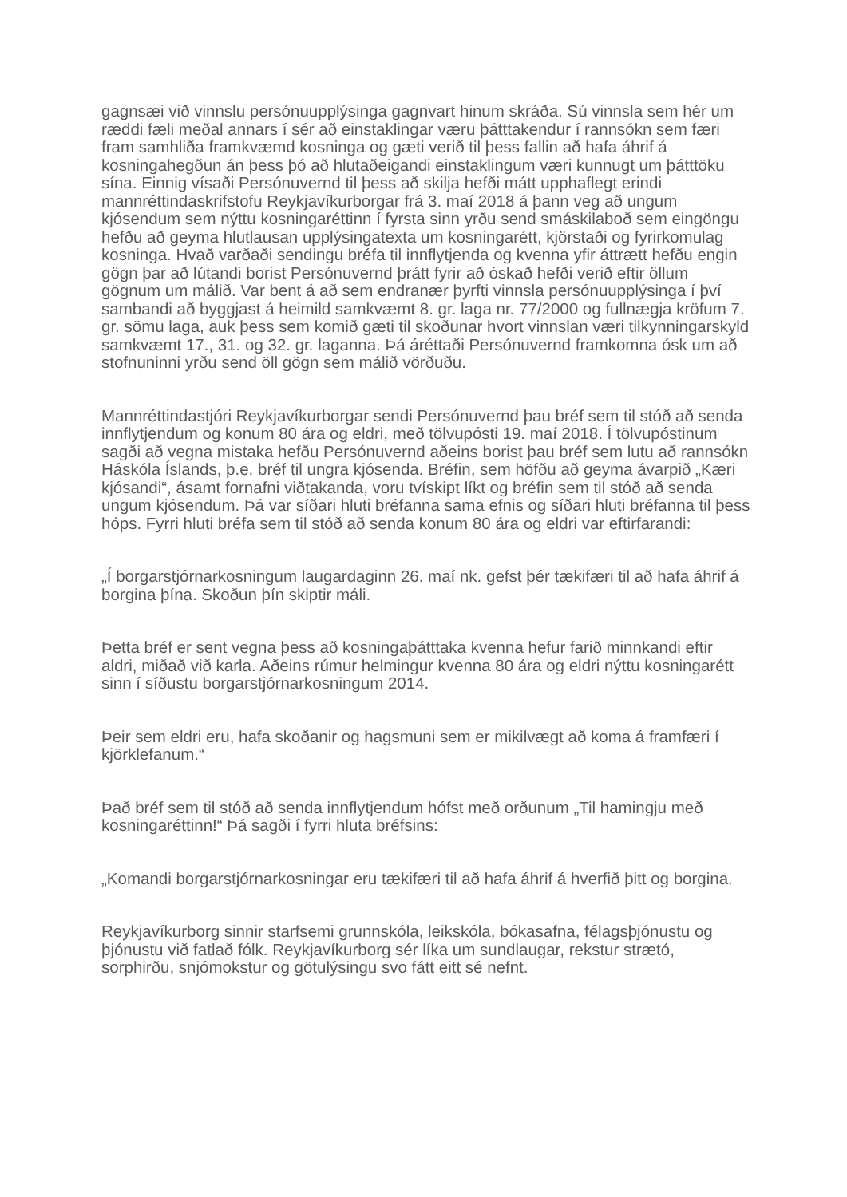gagnsæi við vinnslu persónuupplýsinga gagnvart hinum skráða. Sú vinnsla sem hér um ræddi fæli meðal annars í sér að einstaklingar væru þátttakendur í rannsókn sem færi fram samhliða framkvæmd kosninga og gæti verið til þess fallin að hafa áhrif á kosningahegðun án þess þó að hlutaðeigandi einstaklingum væri kunnugt um þátttöku sína. Einnig vísaði Persónuvernd til þess að skilja hefði mátt upphaflegt erindi mannréttindaskrifstofu Reykjavíkurborgar frá 3. maí 2018 á þann veg að ungum kjósendum sem nýttu kosningaréttinn í fyrsta sinn yrðu send smáskilaboð sem eingöngu hefðu að geyma hlutlausan upplýsingatexta um kosningarétt, kjörstaði og fyrirkomulag kosninga. Hvað varðaði sendingu bréfa til innflytjenda og kvenna yfir áttrætt hefðu engin gögn þar að lútandi borist Persónuvernd þrátt fyrir að óskað hefði verið eftir öllum gögnum um málið. Var bent á að sem endranær þyrfti vinnsla persónuupplýsinga í því sambandi að byggjast á heimild samkvæmt 8. gr. laga nr. 77/2000 og fullnægja kröfum 7. gr. sömu laga, auk þess sem komið gæti til skoðunar hvort vinnslan væri tilkynningarskyld samkvæmt 17., 31. og 32. gr. laganna. Þá áréttaði Persónuvernd framkomna ósk um að stofnuninni yrðu send öll gögn sem málið vörðuðu.
Mannréttindastjóri Reykjavíkurborgar sendi Persónuvernd þau bréf sem til stóð að senda innflytjendum og konum 80 ára og eldri, með tölvupósti 19. maí 2018. Í tölvupóstinum sagði að vegna mistaka hefðu Persónuvernd aðeins borist þau bréf sem lutu að rannsókn Háskóla Íslands, þ.e. bréf til ungra kjósenda. Bréfin, sem höfðu að geyma ávarpið „Kæri kjósandi“, ásamt fornafni viðtakanda, voru tvískipt líkt og bréfin sem til stóð að senda ungum kjósendum. Þá var síðari hluti bréfanna sama efnis og síðari hluti bréfanna til þess hóps. Fyrri hluti bréfa sem til stóð að senda konum 80 ára og eldri var eftirfarandi:
„Í borgarstjórnarkosningum laugardaginn 26. maí nk. gefst þér tækifæri til að hafa áhrif á borgina þína. Skoðun þín skiptir máli.
Þetta bréf er sent vegna þess að kosningaþátttaka kvenna hefur farið minnkandi eftir aldri, miðað við karla. Aðeins rúmur helmingur kvenna 80 ára og eldri nýttu kosningarétt sinn í síðustu borgarstjórnarkosningum 2014.
Þeir sem eldri eru, hafa skoðanir og hagsmuni sem er mikilvægt að koma á framfæri í kjörklefanum.“
Það bréf sem til stóð að senda innflytjendum hófst með orðunum „Til hamingju með kosningaréttinn!“ Þá sagði í fyrri hluta bréfsins:
„Komandi borgarstjórnarkosningar eru tækifæri til að hafa áhrif á hverfið þitt og borgina.
Reykjavíkurborg sinnir starfsemi grunnskóla, leikskóla, bókasafna, félagsþjónustu og þjónustu við fatlað fólk. Reykjavíkurborg sér líka um sundlaugar, rekstur strætó, sorphirðu, snjómokstur og götulýsingu svo fátt eitt sé nefnt.